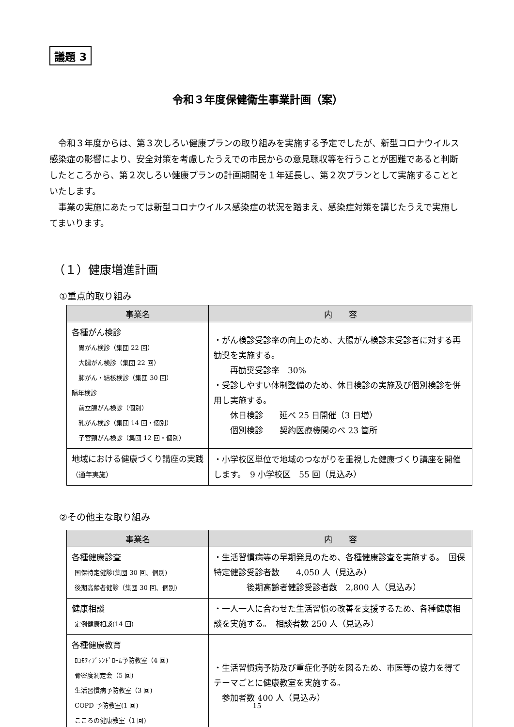議題 3
令和３年度保健衛生事業計画（案）
令和３年度からは、第３次しろい健康プランの取り組みを実施する予定でしたが、新型コロナウイルス感染症の影響により、安全対策を考慮したうえでの市民からの意見聴収等を行うことが困難であると判断したところから、第２次しろい健康プランの計画期間を１年延長し、第２次プランとして実施することといたします。
事業の実施にあたっては新型コロナウイルス感染症の状況を踏まえ、感染症対策を講じたうえで実施してまいります。
（１）健康増進計画
①重点的取り組み
| 事業名 | 内 容 |
| --- | --- |
| 各種がん検診 胃がん検診（集団 22 回） 大腸がん検診（集団 22 回） 肺がん・結核検診（集団 30 回） 隔年検診 前立腺がん検診（個別） 乳がん検診（集団 14 回・個別） 子宮頸がん検診（集団 12 回・個別） | ・がん検診受診率の向上のため、大腸がん検診未受診者に対する再勧奨を実施する。 再勧奨受診率 30% ・受診しやすい体制整備のため、休日検診の実施及び個別検診を併用し実施する。 休日検診 延べ 25 日開催（3 日増） 個別検診 契約医療機関のべ 23 箇所 |
| 地域における健康づくり講座の実践 （通年実施） | ・小学校区単位で地域のつながりを重視した健康づくり講座を開催します。 9 小学校区 55 回（見込み） |
②その他主な取り組み
| 事業名 | 内 容 |
| --- | --- |
| 各種健康診査 国保特定健診(集団 30 回、個別) 後期高齢者健診（集団 30 回、個別) | ・生活習慣病等の早期発見のため、各種健康診査を実施する。 国保特定健診受診者数 4,050 人（見込み） 後期高齢者健診受診者数 2,800 人（見込み） |
| 健康相談 定例健康相談(14 回) | ・一人一人に合わせた生活習慣の改善を支援するため、各種健康相談を実施する。 相談者数 250 人（見込み） |
| 各種健康教育 ﾛｺﾓﾃｨﾌﾞｼﾝﾄﾞﾛｰﾑ予防教室（4 回) 骨密度測定会（5 回) 生活習慣病予防教室（3 回) COPD 予防教室(1 回) こころの健康教室（1 回) | ・生活習慣病予防及び重症化予防を図るため、市医等の協力を得てテーマごとに健康教室を実施する。 参加者数 400 人（見込み） |
15